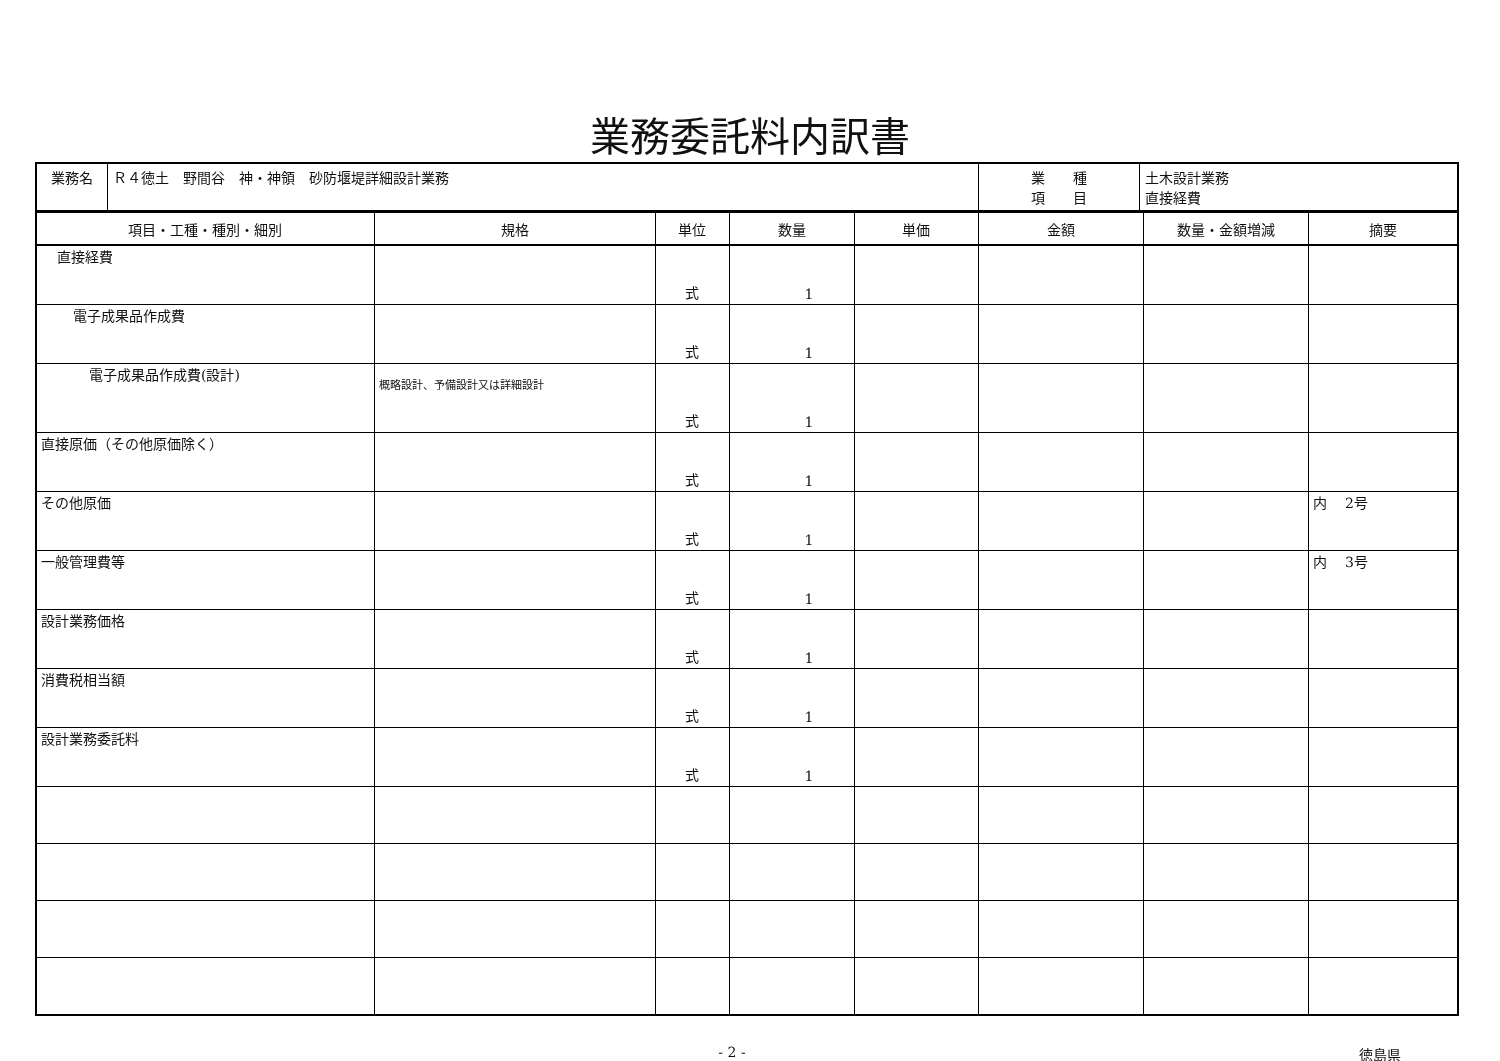業務委託料内訳書
| 業務名 | Ｒ４徳土 野間谷 神・神領 砂防堰堤詳細設計業務 | 業 種 項 目 | 土木設計業務 直接経費 |
| 項目・工種・種別・細別 | 規格 | 単位 | 数量 | 単価 | 金額 | 数量・金額増減 | 摘要 |
| --- | --- | --- | --- | --- | --- | --- | --- |
| 直接経費 | | 式 | 1 | | | | |
| 電子成果品作成費 | | 式 | 1 | | | | |
| 電子成果品作成費(設計) | 概略設計、予備設計又は詳細設計 | 式 | 1 | | | | |
| 直接原価（その他原価除く） | | 式 | 1 | | | | |
| その他原価 | | 式 | 1 | | | | 内 2号 |
| 一般管理費等 | | 式 | 1 | | | | 内 3号 |
| 設計業務価格 | | 式 | 1 | | | | |
| 消費税相当額 | | 式 | 1 | | | | |
| 設計業務委託料 | | 式 | 1 | | | | |
- 2 - 徳島県